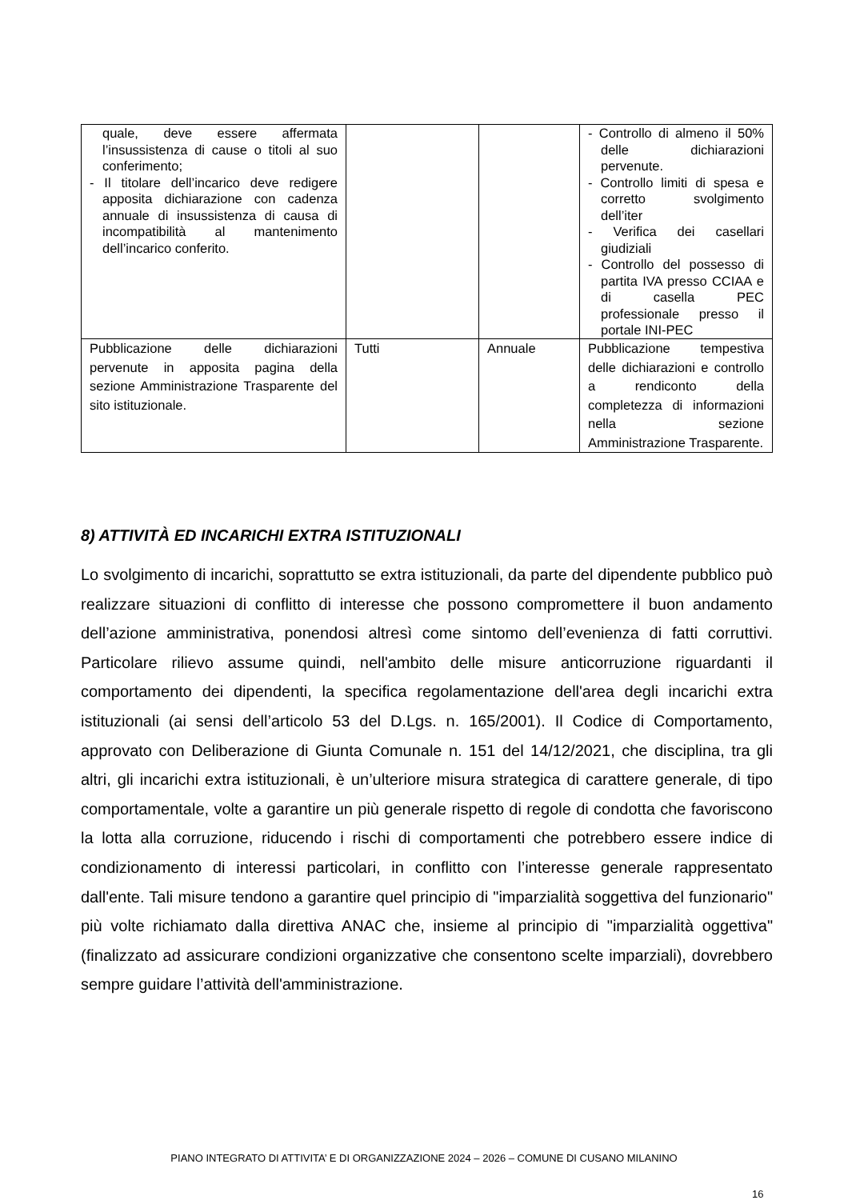| quale, deve essere affermata l’insussistenza di cause o titoli al suo conferimento; - Il titolare dell’incarico deve redigere apposita dichiarazione con cadenza annuale di insussistenza di causa di incompatibilità al mantenimento dell’incarico conferito. | | | - Controllo di almeno il 50% delle dichiarazioni pervenute. - Controllo limiti di spesa e corretto svolgimento dell’iter - Verifica dei casellari giudiziali - Controllo del possesso di partita IVA presso CCIAA e di casella PEC professionale presso il portale INI-PEC |
| Pubblicazione delle dichiarazioni pervenute in apposita pagina della sezione Amministrazione Trasparente del sito istituzionale. | Tutti | Annuale | Pubblicazione tempestiva delle dichiarazioni e controllo a rendiconto della completezza di informazioni nella sezione Amministrazione Trasparente. |
8) ATTIVITÀ ED INCARICHI EXTRA ISTITUZIONALI
Lo svolgimento di incarichi, soprattutto se extra istituzionali, da parte del dipendente pubblico può realizzare situazioni di conflitto di interesse che possono compromettere il buon andamento dell’azione amministrativa, ponendosi altresì come sintomo dell’evenienza di fatti corruttivi. Particolare rilievo assume quindi, nell'ambito delle misure anticorruzione riguardanti il comportamento dei dipendenti, la specifica regolamentazione dell'area degli incarichi extra istituzionali (ai sensi dell’articolo 53 del D.Lgs. n. 165/2001). Il Codice di Comportamento, approvato con Deliberazione di Giunta Comunale n. 151 del 14/12/2021, che disciplina, tra gli altri, gli incarichi extra istituzionali, è un’ulteriore misura strategica di carattere generale, di tipo comportamentale, volte a garantire un più generale rispetto di regole di condotta che favoriscono la lotta alla corruzione, riducendo i rischi di comportamenti che potrebbero essere indice di condizionamento di interessi particolari, in conflitto con l’interesse generale rappresentato dall'ente. Tali misure tendono a garantire quel principio di "imparzialità soggettiva del funzionario" più volte richiamato dalla direttiva ANAC che, insieme al principio di "imparzialità oggettiva" (finalizzato ad assicurare condizioni organizzative che consentono scelte imparziali), dovrebbero sempre guidare l’attività dell'amministrazione.
PIANO INTEGRATO DI ATTIVITA’ E DI ORGANIZZAZIONE 2024 – 2026 – COMUNE DI CUSANO MILANINO
16